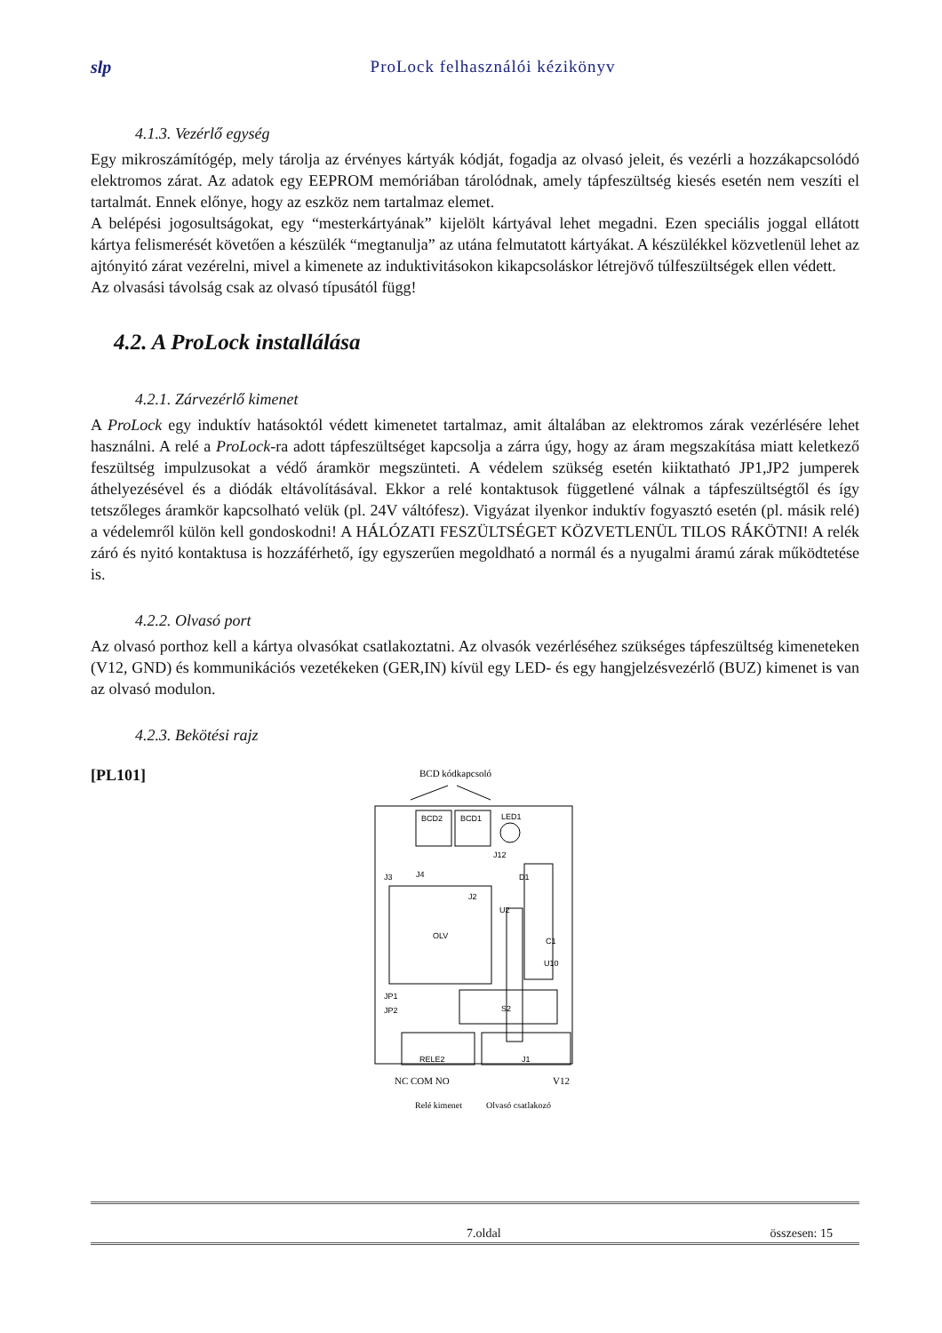slp ProLock felhasználói kézikönyv
4.1.3. Vezérlő egység
Egy mikroszámítógép, mely tárolja az érvényes kártyák kódját, fogadja az olvasó jeleit, és vezérli a hozzákapcsolódó elektromos zárat. Az adatok egy EEPROM memóriában tárolódnak, amely tápfeszültség kiesés esetén nem veszíti el tartalmát. Ennek előnye, hogy az eszköz nem tartalmaz elemet.
A belépési jogosultságokat, egy “mesterkártyának” kijelölt kártyával lehet megadni. Ezen speciális joggal ellátott kártya felismerését követően a készülék “megtanulja” az utána felmutatott kártyákat. A készülékkel közvetlenül lehet az ajtónyitó zárat vezérelni, mivel a kimenete az induktivitásokon kikapcsoláskor létrejövő túlfeszültségek ellen védett.
Az olvasási távolság csak az olvasó típusától függ!
4.2. A ProLock installálása
4.2.1. Zárvezérlő kimenet
A ProLock egy induktív hatásoktól védett kimenetet tartalmaz, amit általában az elektromos zárak vezérlésére lehet használni. A relé a ProLock-ra adott tápfeszültséget kapcsolja a zárra úgy, hogy az áram megszakítása miatt keletkező feszültség impulzusokat a védő áramkör megszünteti. A védelem szükség esetén kiiktatható JP1,JP2 jumperek áthelyezésével és a diódák eltávolításával. Ekkor a relé kontaktusok függetlené válnak a tápfeszültségtől és így tetszőleges áramkör kapcsolható velük (pl. 24V váltófesz). Vigyázat ilyenkor induktív fogyasztó esetén (pl. másik relé) a védelemről külön kell gondoskodni! A HÁLÓZATI FESZÜLTSÉGET KÖZVETLENÜL TILOS RÁKÖTNI! A relék záró és nyitó kontaktusa is hozzáférhető, így egyszerűen megoldható a normál és a nyugalmi áramú zárak működtetése is.
4.2.2. Olvasó port
Az olvasó porthoz kell a kártya olvasókat csatlakoztatni. Az olvasók vezérléséhez szükséges tápfeszültség kimeneteken (V12, GND) és kommunikációs vezetékeken (GER,IN) kívül egy LED- és egy hangjelzésvezérlő (BUZ) kimenet is van az olvasó modulon.
4.2.3. Bekötési rajz
[PL101]
BCD kódkapcsoló
BCD2
BCD1
LED1
J3
J4
J12
D1
OLV
J2
U2
C1
U10
JP1
JP2
S2
RELE2
J1
NC COM NO
V12
Relé kimenet
Olvasó csatlakozó
7.oldal összesen: 15